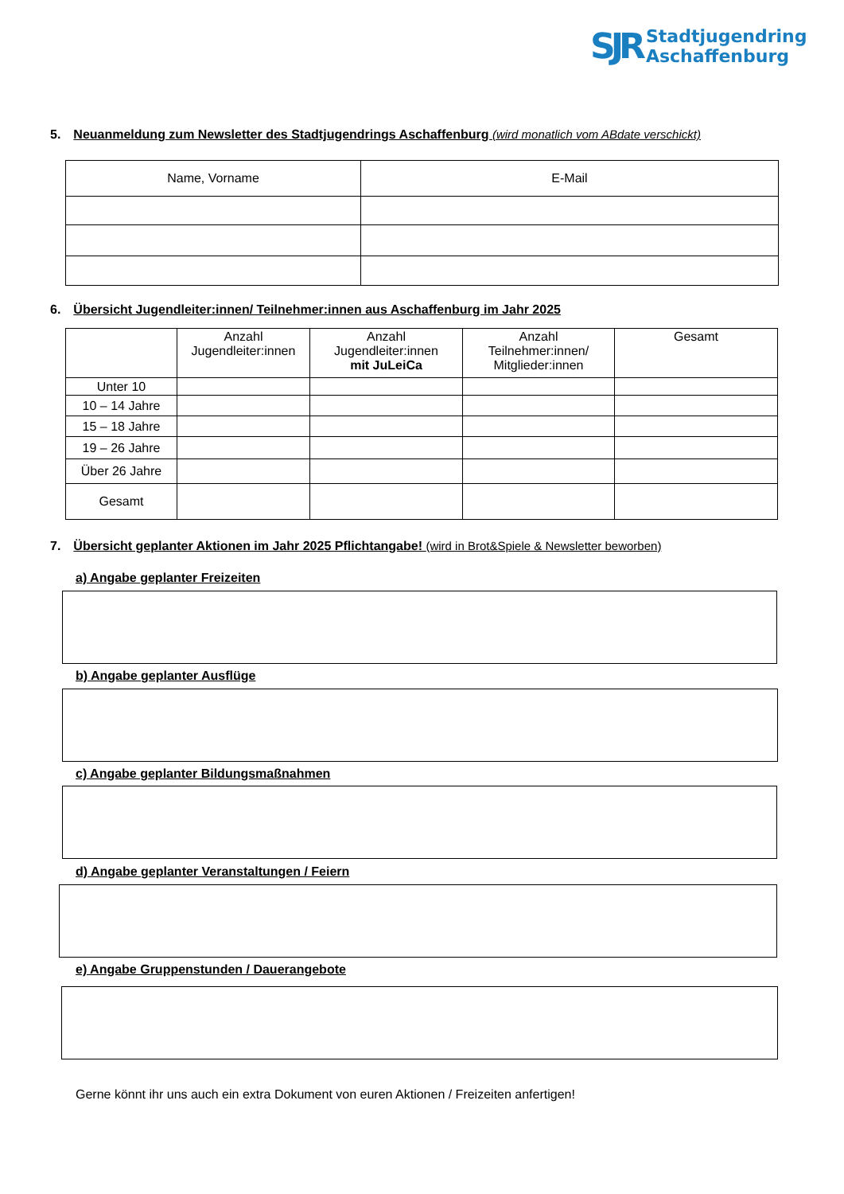SJR
Stadtjugendring
Aschaffenburg
5. Neuanmeldung zum Newsletter des Stadtjugendrings Aschaffenburg (wird monatlich vom ABdate verschickt)
| Name, Vorname | E-Mail |
| --- | --- |
6. Übersicht Jugendleiter:innen/ Teilnehmer:innen aus Aschaffenburg im Jahr 2025
| | Anzahl Jugendleiter:innen | Anzahl Jugendleiter:innen mit JuLeiCa | Anzahl Teilnehmer:innen/ Mitglieder:innen | Gesamt |
| --- | --- | --- | --- | --- |
| Unter 10 | | | | |
| 10 – 14 Jahre | | | | |
| 15 – 18 Jahre | | | | |
| 19 – 26 Jahre | | | | |
| Über 26 Jahre | | | | |
| Gesamt | | | | |
7. Übersicht geplanter Aktionen im Jahr 2025 Pflichtangabe! (wird in Brot&Spiele & Newsletter beworben)
a) Angabe geplanter Freizeiten
b) Angabe geplanter Ausflüge
c) Angabe geplanter Bildungsmaßnahmen
d) Angabe geplanter Veranstaltungen / Feiern
e) Angabe Gruppenstunden / Dauerangebote
Gerne könnt ihr uns auch ein extra Dokument von euren Aktionen / Freizeiten anfertigen!